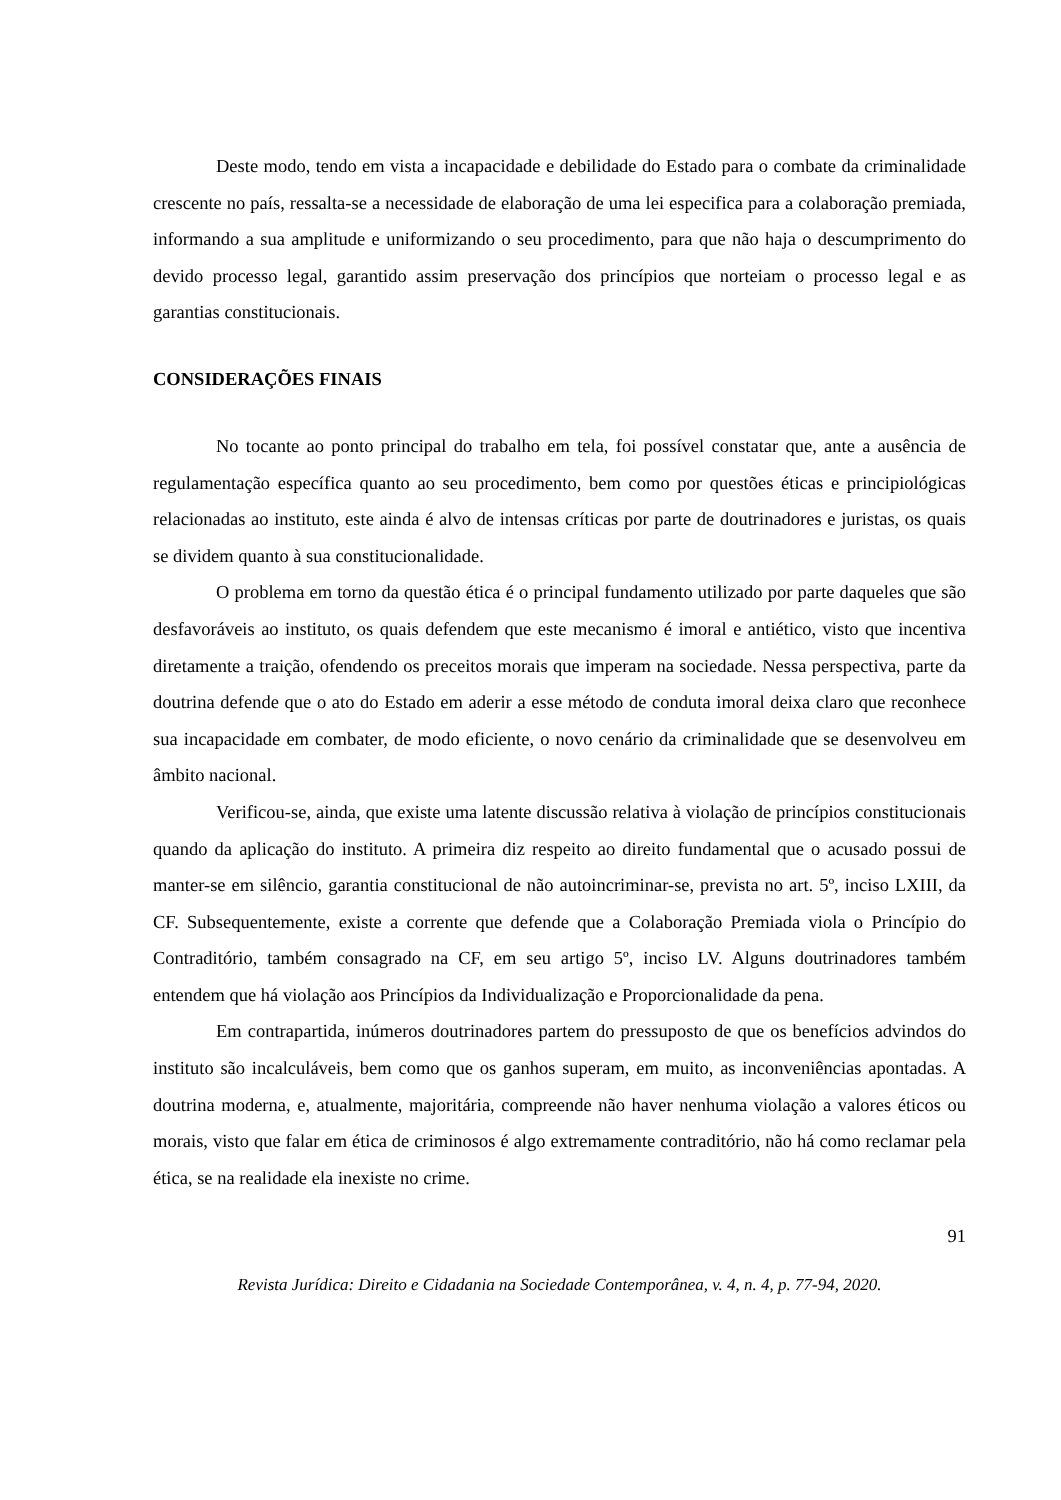Deste modo, tendo em vista a incapacidade e debilidade do Estado para o combate da criminalidade crescente no país, ressalta-se a necessidade de elaboração de uma lei especifica para a colaboração premiada, informando a sua amplitude e uniformizando o seu procedimento, para que não haja o descumprimento do devido processo legal, garantido assim preservação dos princípios que norteiam o processo legal e as garantias constitucionais.
CONSIDERAÇÕES FINAIS
No tocante ao ponto principal do trabalho em tela, foi possível constatar que, ante a ausência de regulamentação específica quanto ao seu procedimento, bem como por questões éticas e principiológicas relacionadas ao instituto, este ainda é alvo de intensas críticas por parte de doutrinadores e juristas, os quais se dividem quanto à sua constitucionalidade.
O problema em torno da questão ética é o principal fundamento utilizado por parte daqueles que são desfavoráveis ao instituto, os quais defendem que este mecanismo é imoral e antiético, visto que incentiva diretamente a traição, ofendendo os preceitos morais que imperam na sociedade. Nessa perspectiva, parte da doutrina defende que o ato do Estado em aderir a esse método de conduta imoral deixa claro que reconhece sua incapacidade em combater, de modo eficiente, o novo cenário da criminalidade que se desenvolveu em âmbito nacional.
Verificou-se, ainda, que existe uma latente discussão relativa à violação de princípios constitucionais quando da aplicação do instituto. A primeira diz respeito ao direito fundamental que o acusado possui de manter-se em silêncio, garantia constitucional de não autoincriminar-se, prevista no art. 5º, inciso LXIII, da CF. Subsequentemente, existe a corrente que defende que a Colaboração Premiada viola o Princípio do Contraditório, também consagrado na CF, em seu artigo 5º, inciso LV. Alguns doutrinadores também entendem que há violação aos Princípios da Individualização e Proporcionalidade da pena.
Em contrapartida, inúmeros doutrinadores partem do pressuposto de que os benefícios advindos do instituto são incalculáveis, bem como que os ganhos superam, em muito, as inconveniências apontadas. A doutrina moderna, e, atualmente, majoritária, compreende não haver nenhuma violação a valores éticos ou morais, visto que falar em ética de criminosos é algo extremamente contraditório, não há como reclamar pela ética, se na realidade ela inexiste no crime.
91
Revista Jurídica: Direito e Cidadania na Sociedade Contemporânea, v. 4, n. 4, p. 77-94, 2020.